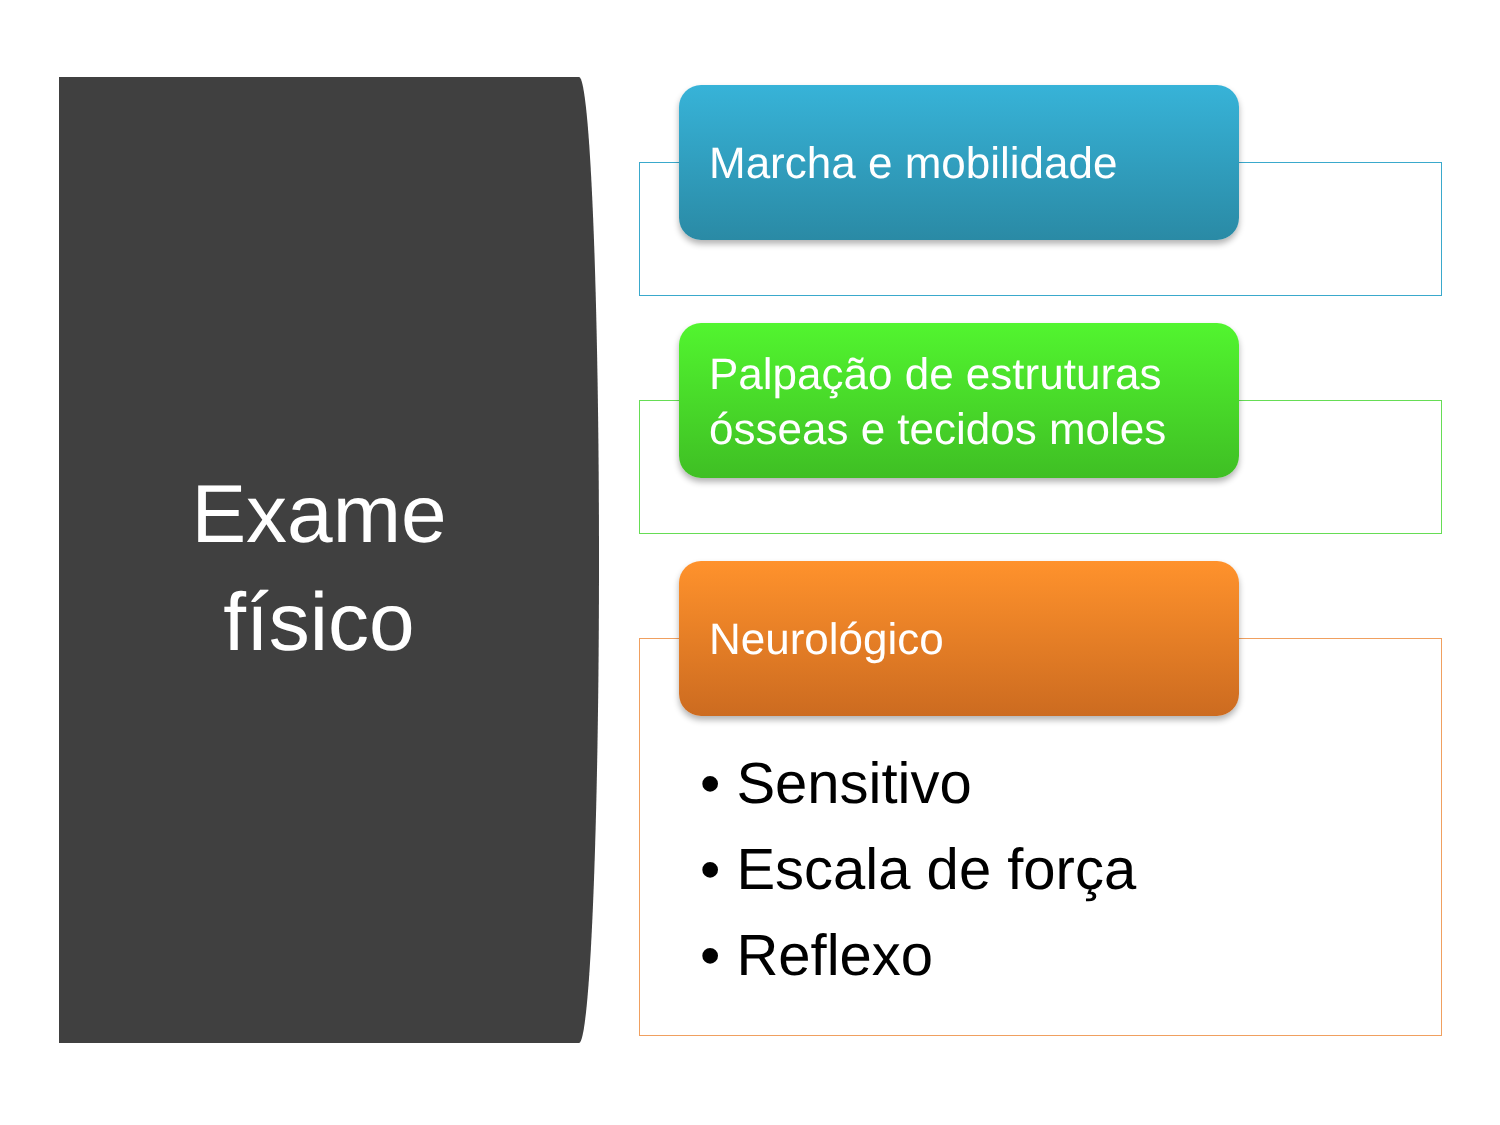Exame
físico
Marcha e mobilidade
Palpação de estruturas ósseas e tecidos moles
Neurológico
• Sensitivo
• Escala de força
• Reflexo